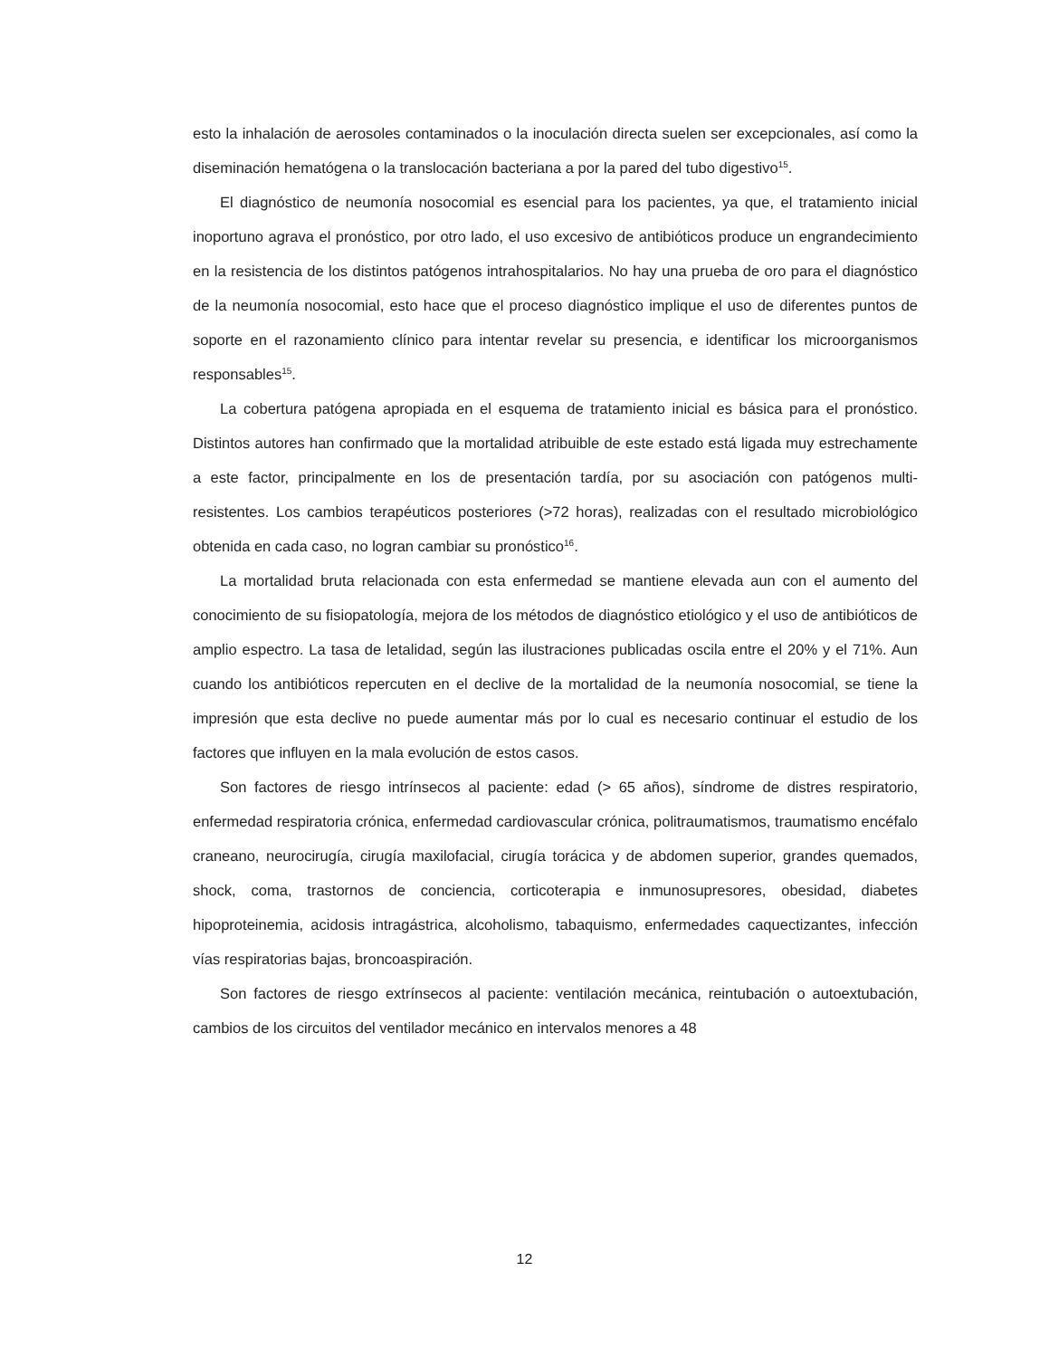esto la inhalación de aerosoles contaminados o la inoculación directa suelen ser excepcionales, así como la diseminación hematógena o la translocación bacteriana a por la pared del tubo digestivo<sup>15</sup>.
El diagnóstico de neumonía nosocomial es esencial para los pacientes, ya que, el tratamiento inicial inoportuno agrava el pronóstico, por otro lado, el uso excesivo de antibióticos produce un engrandecimiento en la resistencia de los distintos patógenos intrahospitalarios. No hay una prueba de oro para el diagnóstico de la neumonía nosocomial, esto hace que el proceso diagnóstico implique el uso de diferentes puntos de soporte en el razonamiento clínico para intentar revelar su presencia, e identificar los microorganismos responsables<sup>15</sup>.
La cobertura patógena apropiada en el esquema de tratamiento inicial es básica para el pronóstico. Distintos autores han confirmado que la mortalidad atribuible de este estado está ligada muy estrechamente a este factor, principalmente en los de presentación tardía, por su asociación con patógenos multi-resistentes. Los cambios terapéuticos posteriores (>72 horas), realizadas con el resultado microbiológico obtenida en cada caso, no logran cambiar su pronóstico<sup>16</sup>.
La mortalidad bruta relacionada con esta enfermedad se mantiene elevada aun con el aumento del conocimiento de su fisiopatología, mejora de los métodos de diagnóstico etiológico y el uso de antibióticos de amplio espectro. La tasa de letalidad, según las ilustraciones publicadas oscila entre el 20% y el 71%. Aun cuando los antibióticos repercuten en el declive de la mortalidad de la neumonía nosocomial, se tiene la impresión que esta declive no puede aumentar más por lo cual es necesario continuar el estudio de los factores que influyen en la mala evolución de estos casos.
Son factores de riesgo intrínsecos al paciente: edad (> 65 años), síndrome de distres respiratorio, enfermedad respiratoria crónica, enfermedad cardiovascular crónica, politraumatismos, traumatismo encéfalo craneano, neurocirugía, cirugía maxilofacial, cirugía torácica y de abdomen superior, grandes quemados, shock, coma, trastornos de conciencia, corticoterapia e inmunosupresores, obesidad, diabetes hipoproteinemia, acidosis intragástrica, alcoholismo, tabaquismo, enfermedades caquectizantes, infección vías respiratorias bajas, broncoaspiración.
Son factores de riesgo extrínsecos al paciente: ventilación mecánica, reintubación o autoextubación, cambios de los circuitos del ventilador mecánico en intervalos menores a 48
12